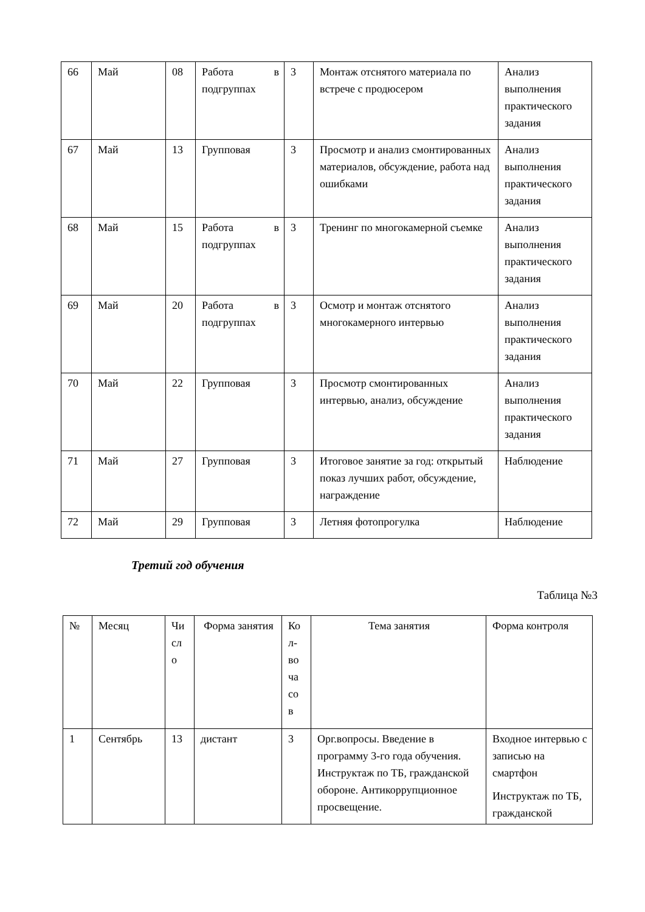| 66 | Май | 08 | Работа в подгруппах | 3 | Монтаж отснятого материала по встрече с продюсером | Анализ выполнения практического задания |
| 67 | Май | 13 | Групповая | 3 | Просмотр и анализ смонтированных материалов, обсуждение, работа над ошибками | Анализ выполнения практического задания |
| 68 | Май | 15 | Работа в подгруппах | 3 | Тренинг по многокамерной съемке | Анализ выполнения практического задания |
| 69 | Май | 20 | Работа в подгруппах | 3 | Осмотр и монтаж отснятого многокамерного интервью | Анализ выполнения практического задания |
| 70 | Май | 22 | Групповая | 3 | Просмотр смонтированных интервью, анализ, обсуждение | Анализ выполнения практического задания |
| 71 | Май | 27 | Групповая | 3 | Итоговое занятие за год: открытый показ лучших работ, обсуждение, награждение | Наблюдение |
| 72 | Май | 29 | Групповая | 3 | Летняя фотопрогулка | Наблюдение |
Третий год обучения
Таблица №3
| № | Месяц | Чи сл о | Форма занятия | Ко л- во ча со в | Тема занятия | Форма контроля |
| --- | --- | --- | --- | --- | --- | --- |
| 1 | Сентябрь | 13 | дистант | 3 | Орг.вопросы. Введение в программу 3-го года обучения. Инструктаж по ТБ, гражданской обороне. Антикоррупционное просвещение. | Входное интервью с записью на смартфон Инструктаж по ТБ, гражданской |